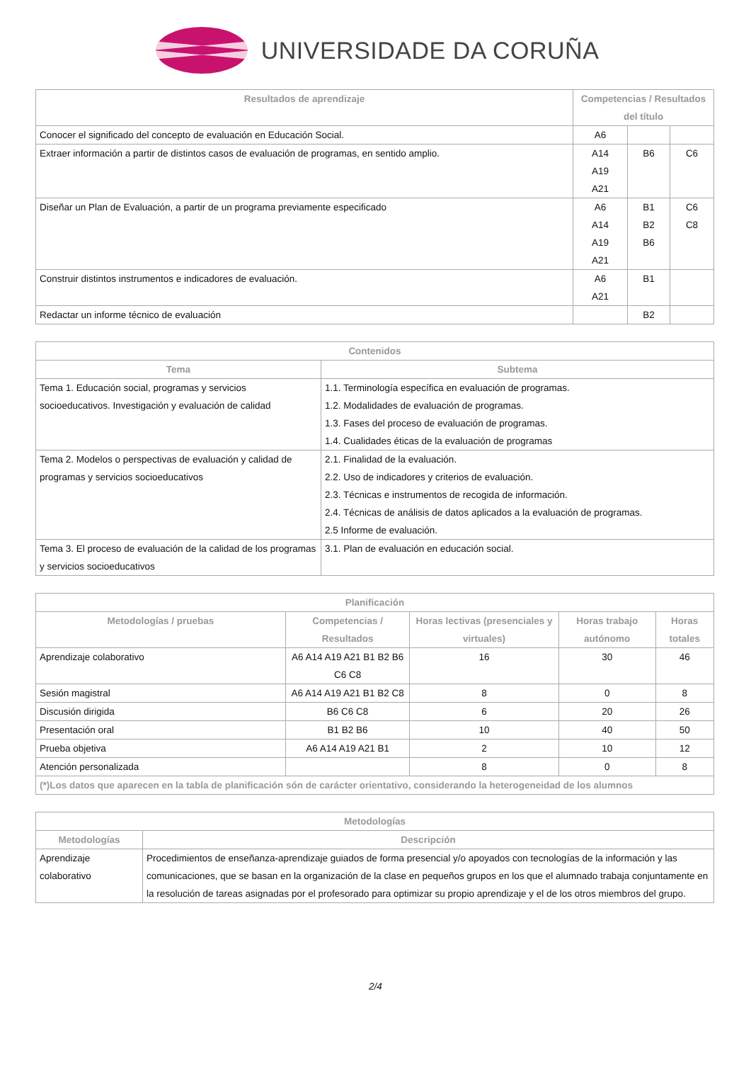UNIVERSIDADE DA CORUÑA
| Resultados de aprendizaje | Competencias / Resultados del título | | |
| --- | --- | --- | --- |
| Conocer el significado del concepto de evaluación en Educación Social. | A6 | | |
| Extraer información a partir de distintos casos de evaluación de programas, en sentido amplio. | A14 A19 A21 | B6 | C6 |
| Diseñar un Plan de Evaluación, a partir de un programa previamente especificado | A6 A14 A19 A21 | B1 B2 B6 | C6 C8 |
| Construir distintos instrumentos e indicadores de evaluación. | A6 A21 | B1 | |
| Redactar un informe técnico de evaluación | | B2 | |
| Contenidos | |
| --- | --- |
| Tema | Subtema |
| Tema 1. Educación social, programas y servicios socioeducativos. Investigación y evaluación de calidad | 1.1. Terminología específica en evaluación de programas. 1.2. Modalidades de evaluación de programas. 1.3. Fases del proceso de evaluación de programas. 1.4. Cualidades éticas de la evaluación de programas |
| Tema 2. Modelos o perspectivas de evaluación y calidad de programas y servicios socioeducativos | 2.1. Finalidad de la evaluación. 2.2. Uso de indicadores y criterios de evaluación. 2.3. Técnicas e instrumentos de recogida de información. 2.4. Técnicas de análisis de datos aplicados a la evaluación de programas. 2.5 Informe de evaluación. |
| Tema 3. El proceso de evaluación de la calidad de los programas y servicios socioeducativos | 3.1. Plan de evaluación en educación social. |
| Planificación | | | | |
| --- | --- | --- | --- | --- |
| Metodologías / pruebas | Competencias / Resultados | Horas lectivas (presenciales y virtuales) | Horas trabajo autónomo | Horas totales |
| Aprendizaje colaborativo | A6 A14 A19 A21 B1 B2 B6 C6 C8 | 16 | 30 | 46 |
| Sesión magistral | A6 A14 A19 A21 B1 B2 C8 | 8 | 0 | 8 |
| Discusión dirigida | B6 C6 C8 | 6 | 20 | 26 |
| Presentación oral | B1 B2 B6 | 10 | 40 | 50 |
| Prueba objetiva | A6 A14 A19 A21 B1 | 2 | 10 | 12 |
| Atención personalizada | | 8 | 0 | 8 |
| (*)Los datos que aparecen en la tabla de planificación són de carácter orientativo, considerando la heterogeneidad de los alumnos | | | | |
| Metodologías | |
| --- | --- |
| Metodologías | Descripción |
| Aprendizaje colaborativo | Procedimientos de enseñanza-aprendizaje guiados de forma presencial y/o apoyados con tecnologías de la información y las comunicaciones, que se basan en la organización de la clase en pequeños grupos en los que el alumnado trabaja conjuntamente en la resolución de tareas asignadas por el profesorado para optimizar su propio aprendizaje y el de los otros miembros del grupo. |
2/4